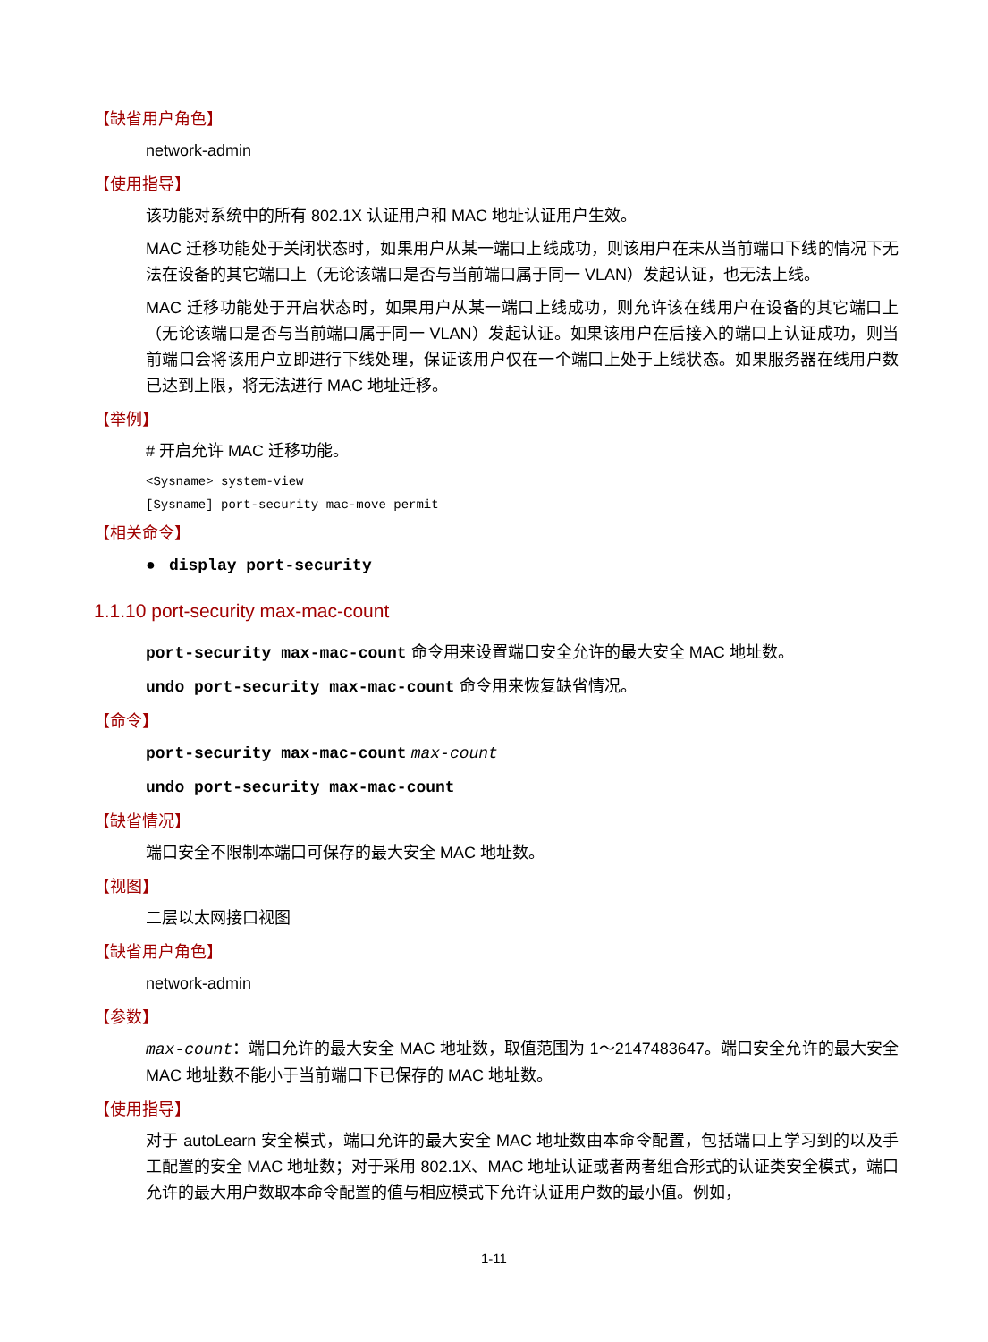【缺省用户角色】
network-admin
【使用指导】
该功能对系统中的所有 802.1X 认证用户和 MAC 地址认证用户生效。
MAC 迁移功能处于关闭状态时，如果用户从某一端口上线成功，则该用户在未从当前端口下线的情况下无法在设备的其它端口上（无论该端口是否与当前端口属于同一 VLAN）发起认证，也无法上线。
MAC 迁移功能处于开启状态时，如果用户从某一端口上线成功，则允许该在线用户在设备的其它端口上（无论该端口是否与当前端口属于同一 VLAN）发起认证。如果该用户在后接入的端口上认证成功，则当前端口会将该用户立即进行下线处理，保证该用户仅在一个端口上处于上线状态。如果服务器在线用户数已达到上限，将无法进行 MAC 地址迁移。
【举例】
# 开启允许 MAC 迁移功能。
<Sysname> system-view
[Sysname] port-security mac-move permit
【相关命令】
● display port-security
1.1.10 port-security max-mac-count
port-security max-mac-count 命令用来设置端口安全允许的最大安全 MAC 地址数。
undo port-security max-mac-count 命令用来恢复缺省情况。
【命令】
port-security max-mac-count max-count
undo port-security max-mac-count
【缺省情况】
端口安全不限制本端口可保存的最大安全 MAC 地址数。
【视图】
二层以太网接口视图
【缺省用户角色】
network-admin
【参数】
max-count：端口允许的最大安全 MAC 地址数，取值范围为 1～2147483647。端口安全允许的最大安全 MAC 地址数不能小于当前端口下已保存的 MAC 地址数。
【使用指导】
对于 autoLearn 安全模式，端口允许的最大安全 MAC 地址数由本命令配置，包括端口上学习到的以及手工配置的安全 MAC 地址数；对于采用 802.1X、MAC 地址认证或者两者组合形式的认证类安全模式，端口允许的最大用户数取本命令配置的值与相应模式下允许认证用户数的最小值。例如，
1-11